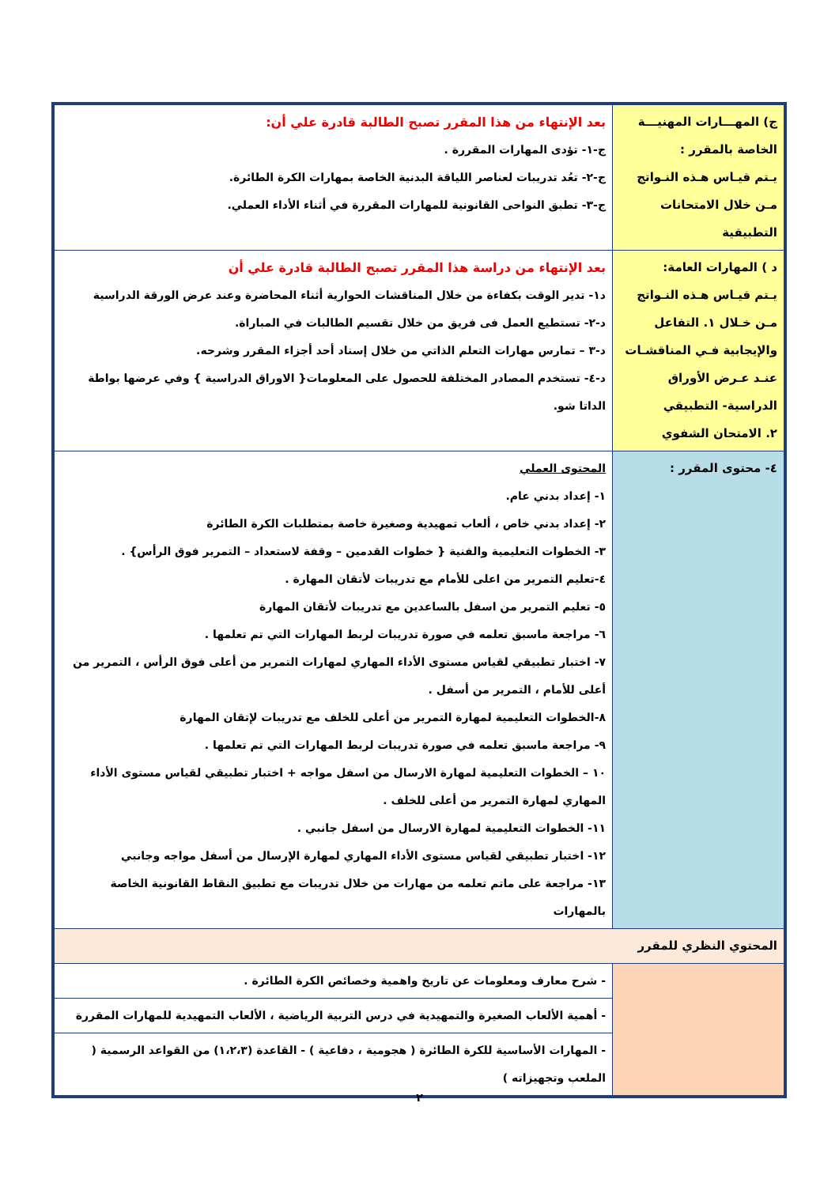| ج) المهـــارات المهنيـــة الخاصة بالمقرر : يـتم قيـاس هـذه النـواتج مـن خلال الامتحانات التطبيقية | بعد الإنتهاء من هذا المقرر تصبح الطالبة قادرة علي أن: ج-١- تؤدى المهارات المقررة . ج-٢- تعُد تدريبات لعناصر اللياقة البدنية الخاصة بمهارات الكرة الطائرة. ج-٣- تطبق النواحى القانونية للمهارات المقررة في أثناء الأداء العملي. |
| د ) المهارات العامة: يـتم قيـاس هـذه النـواتج مـن خـلال ١. التفاعل والإيجابية فـي المناقشـات عنـد عـرض الأوراق الدراسية- التطبيقي ٢. الامتحان الشفوي | بعد الإنتهاء من دراسة هذا المقرر تصبح الطالبة قادرة علي أن د١- تدير الوقت بكفاءة من خلال المناقشات الحوارية أثناء المحاضرة وعند عرض الورقة الدراسية د-٢- تستطيع العمل فى فريق من خلال تقسيم الطالبات في المباراة. د-٣ – تمارس مهارات التعلم الذاتي من خلال إسناد أحد أجزاء المقرر وشرحه. د-٤- تستخدم المصادر المختلفة للحصول على المعلومات{ الاوراق الدراسية } وفي عرضها بواطة الداتا شو. |
| ٤- محتوى المقرر : | المحتوى العملي ١- إعداد بدني عام. ٢- إعداد بدني خاص ، ألعاب تمهيدية وصغيرة خاصة بمتطلبات الكرة الطائرة ٣- الخطوات التعليمية والفنية { خطوات القدمين – وقفة لاستعداد – التمرير فوق الرأس} . ٤-تعليم التمرير من اعلى للأمام مع تدريبات لأتقان المهارة . ٥- تعليم التمرير من اسفل بالساعدين مع تدريبات لأتقان المهارة ٦- مراجعة ماسبق تعلمه في صورة تدريبات لربط المهارات التي تم تعلمها . ٧- اختبار تطبيقي لقياس مستوى الأداء المهاري لمهارات التمرير من أعلى فوق الرأس ، التمرير من أعلى للأمام ، التمرير من أسفل . ٨-الخطوات التعليمية لمهارة التمرير من أعلى للخلف مع تدريبات لإتقان المهارة ٩- مراجعة ماسبق تعلمه في صورة تدريبات لربط المهارات التي تم تعلمها . ١٠ – الخطوات التعليمية لمهارة الارسال من اسفل مواجه + اختبار تطبيقي لقياس مستوى الأداء المهاري لمهارة التمرير من أعلى للخلف . ١١- الخطوات التعليمية لمهارة الارسال من اسفل جانبي . ١٢- اختبار تطبيقي لقياس مستوى الأداء المهاري لمهارة الإرسال من أسفل مواجه وجانبي ١٣- مراجعة على ماتم تعلمه من مهارات من خلال تدريبات مع تطبيق النقاط القانونية الخاصة بالمهارات |
| المحتوي النظري للمقرر | |
| | - شرح معارف ومعلومات عن تاريخ واهمية وخصائص الكرة الطائرة . |
| | - أهمية الألعاب الصغيرة والتمهيدية في درس التربية الرياضية ، الألعاب التمهيدية للمهارات المقررة |
| | - المهارات الأساسية للكرة الطائرة ( هجومية ، دفاعية ) - القاعدة (١،٢،٣) من القواعد الرسمية ( الملعب وتجهيزاته ) |
٢